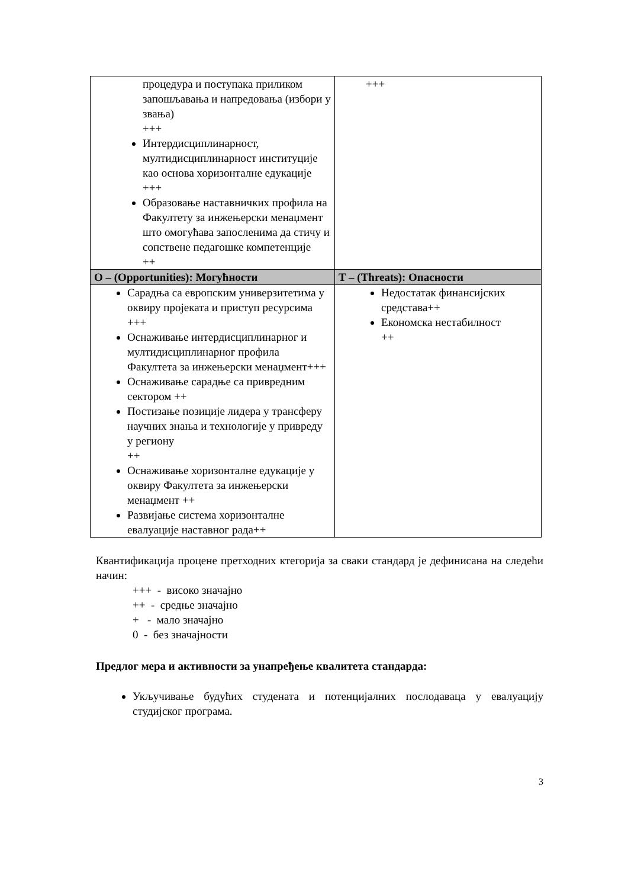| процедура и поступака приликом запошљавања и напредовања (избори у звања) +++ Интердисциплинарност, мултидисциплинарност институције као основа хоризонталне едукације +++ Образовање наставничких профила на Факултету за инжењерски менаџмент што омогућава запосленима да стичу и сопствене педагошке компетенције ++ | +++ |
| O – (Opportunities): Могућности | T – (Threats): Опасности |
| Сарадња са европским универзитетима у оквиру пројеката и приступ ресурсима +++ Оснаживање интердисциплинарног и мултидисциплинарног профила Факултета за инжењерски менаџмент+++ Оснаживање сарадње са привредним сектором ++ Постизање позиције лидера у трансферу научних знања и технологије у привреду у региону ++ Оснаживање хоризонталне едукације у оквиру Факултета за инжењерски менаџмент ++ Развијање система хоризонталне евалуације наставног рада++ | Недостатак финансијских средстава++ Економска нестабилност ++ |
Квантификација процене претходних ктегорија за сваки стандард је дефинисана на следећи начин:
+++ - високо значајно
++ - средње значајно
+ - мало значајно
0 - без значајности
Предлог мера и активности за унапређење квалитета стандарда:
Укључивање будућих студената и потенцијалних послодаваца у евалуацију студијског програма.
3